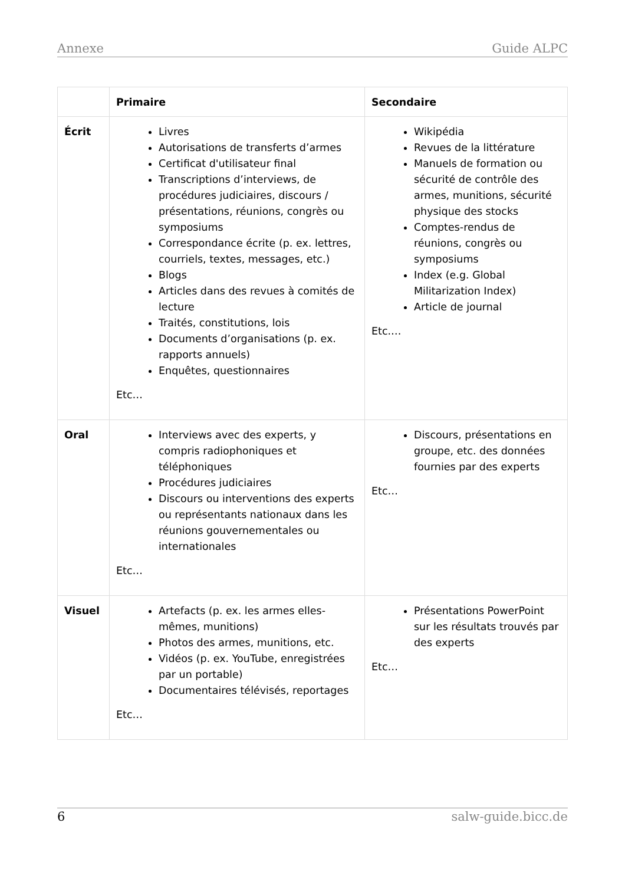Annexe Guide ALPC
| | Primaire | Secondaire |
| --- | --- | --- |
| Écrit | Livres Autorisations de transferts d’armes Certificat d'utilisateur final Transcriptions d’interviews, de procédures judiciaires, discours / présentations, réunions, congrès ou symposiums Correspondance écrite (p. ex. lettres, courriels, textes, messages, etc.) Blogs Articles dans des revues à comités de lecture Traités, constitutions, lois Documents d’organisations (p. ex. rapports annuels) Enquêtes, questionnaires Etc… | Wikipédia Revues de la littérature Manuels de formation ou sécurité de contrôle des armes, munitions, sécurité physique des stocks Comptes-rendus de réunions, congrès ou symposiums Index (e.g. Global Militarization Index) Article de journal Etc.… |
| Oral | Interviews avec des experts, y compris radiophoniques et téléphoniques Procédures judiciaires Discours ou interventions des experts ou représentants nationaux dans les réunions gouvernementales ou internationales Etc… | Discours, présentations en groupe, etc. des données fournies par des experts Etc… |
| Visuel | Artefacts (p. ex. les armes elles-mêmes, munitions) Photos des armes, munitions, etc. Vidéos (p. ex. YouTube, enregistrées par un portable) Documentaires télévisés, reportages Etc… | Présentations PowerPoint sur les résultats trouvés par des experts Etc… |
6 salw-guide.bicc.de